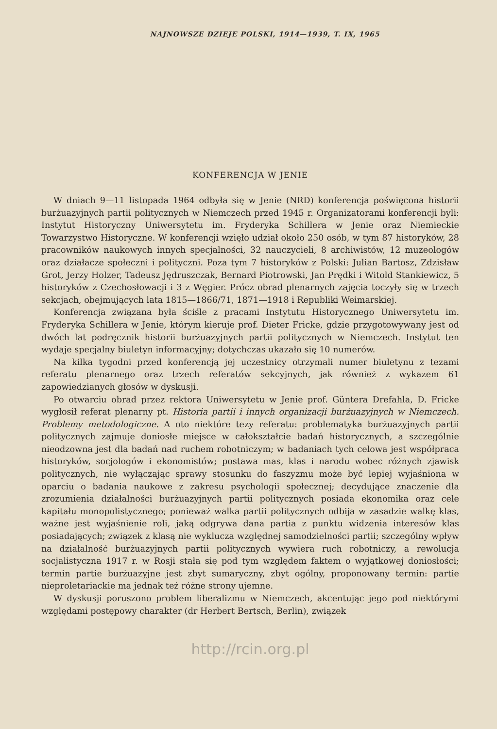NAJNOWSZE DZIEJE POLSKI, 1914—1939, T. IX, 1965
KONFERENCJA W JENIE
W dniach 9—11 listopada 1964 odbyła się w Jenie (NRD) konferencja poświęcona historii burżuazyjnych partii politycznych w Niemczech przed 1945 r. Organizatorami konferencji byli: Instytut Historyczny Uniwersytetu im. Fryderyka Schillera w Jenie oraz Niemieckie Towarzystwo Historyczne. W konferencji wzięło udział około 250 osób, w tym 87 historyków, 28 pracowników naukowych innych specjalności, 32 nauczycieli, 8 archiwistów, 12 muzeologów oraz działacze społeczni i polityczni. Poza tym 7 historyków z Polski: Julian Bartosz, Zdzisław Grot, Jerzy Holzer, Tadeusz Jędruszczak, Bernard Piotrowski, Jan Prędki i Witold Stankiewicz, 5 historyków z Czechosłowacji i 3 z Węgier. Prócz obrad plenarnych zajęcia toczyły się w trzech sekcjach, obejmujących lata 1815—1866/71, 1871—1918 i Republiki Weimarskiej.
Konferencja związana była ściśle z pracami Instytutu Historycznego Uniwersytetu im. Fryderyka Schillera w Jenie, którym kieruje prof. Dieter Fricke, gdzie przygotowywany jest od dwóch lat podręcznik historii burżuazyjnych partii politycznych w Niemczech. Instytut ten wydaje specjalny biuletyn informacyjny; dotychczas ukazało się 10 numerów.
Na kilka tygodni przed konferencją jej uczestnicy otrzymali numer biuletynu z tezami referatu plenarnego oraz trzech referatów sekcyjnych, jak również z wykazem 61 zapowiedzianych głosów w dyskusji.
Po otwarciu obrad przez rektora Uniwersytetu w Jenie prof. Güntera Drefahla, D. Fricke wygłosił referat plenarny pt. Historia partii i innych organizacji burżuazyjnych w Niemczech. Problemy metodologiczne. A oto niektóre tezy referatu: problematyka burżuazyjnych partii politycznych zajmuje doniosłe miejsce w całokształcie badań historycznych, a szczególnie nieodzowna jest dla badań nad ruchem robotniczym; w badaniach tych celowa jest współpraca historyków, socjologów i ekonomistów; postawa mas, klas i narodu wobec różnych zjawisk politycznych, nie wyłączając sprawy stosunku do faszyzmu może być lepiej wyjaśniona w oparciu o badania naukowe z zakresu psychologii społecznej; decydujące znaczenie dla zrozumienia działalności burżuazyjnych partii politycznych posiada ekonomika oraz cele kapitału monopolistycznego; ponieważ walka partii politycznych odbija w zasadzie walkę klas, ważne jest wyjaśnienie roli, jaką odgrywa dana partia z punktu widzenia interesów klas posiadających; związek z klasą nie wyklucza względnej samodzielności partii; szczególny wpływ na działalność burżuazyjnych partii politycznych wywiera ruch robotniczy, a rewolucja socjalistyczna 1917 r. w Rosji stała się pod tym względem faktem o wyjątkowej doniosłości; termin partie burżuazyjne jest zbyt sumaryczny, zbyt ogólny, proponowany termin: partie nieproletariackie ma jednak też różne strony ujemne.
W dyskusji poruszono problem liberalizmu w Niemczech, akcentując jego pod niektórymi względami postępowy charakter (dr Herbert Bertsch, Berlin), związek
http://rcin.org.pl